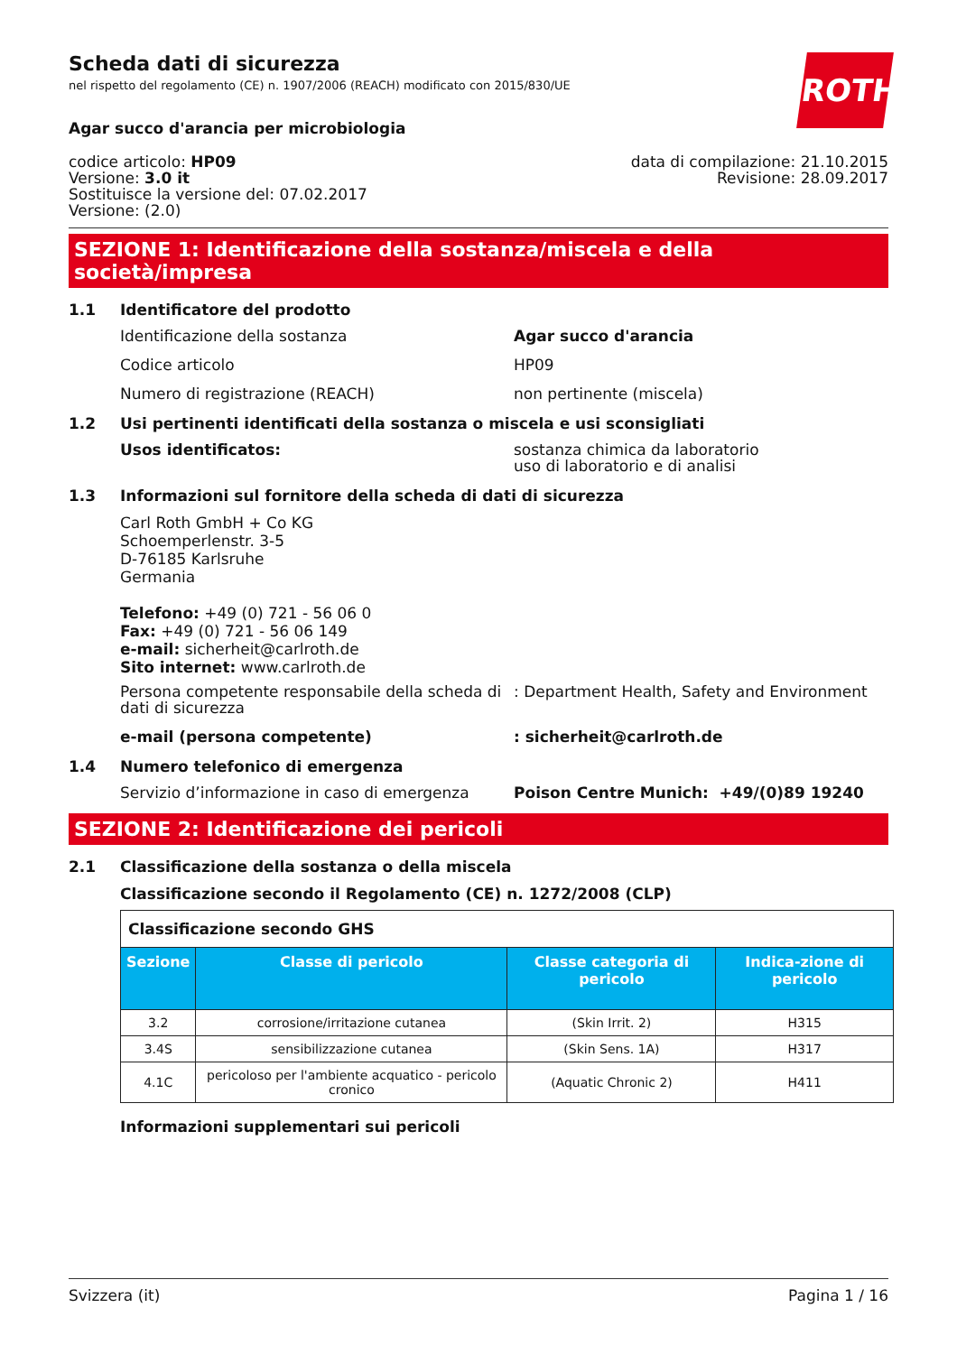ROTH
Scheda dati di sicurezza
nel rispetto del regolamento (CE) n. 1907/2006 (REACH) modificato con 2015/830/UE
Agar succo d'arancia per microbiologia
codice articolo: HP09
Versione: 3.0 it
Sostituisce la versione del: 07.02.2017
Versione: (2.0)
data di compilazione: 21.10.2015
Revisione: 28.09.2017
SEZIONE 1: Identificazione della sostanza/miscela e della società/impresa
1.1 Identificatore del prodotto
Identificazione della sostanza Agar succo d'arancia
Codice articolo HP09
Numero di registrazione (REACH) non pertinente (miscela)
1.2 Usi pertinenti identificati della sostanza o miscela e usi sconsigliati
Usos identificatos: sostanza chimica da laboratorio
uso di laboratorio e di analisi
1.3 Informazioni sul fornitore della scheda di dati di sicurezza
Carl Roth GmbH + Co KG
Schoemperlenstr. 3-5
D-76185 Karlsruhe
Germania
Telefono: +49 (0) 721 - 56 06 0
Fax: +49 (0) 721 - 56 06 149
e-mail: sicherheit@carlroth.de
Sito internet: www.carlroth.de
Persona competente responsabile della scheda di dati di sicurezza
: Department Health, Safety and Environment
e-mail (persona competente) : sicherheit@carlroth.de
1.4 Numero telefonico di emergenza
Servizio d’informazione in caso di emergenza
Poison Centre Munich: +49/(0)89 19240
SEZIONE 2: Identificazione dei pericoli
2.1 Classificazione della sostanza o della miscela
Classificazione secondo il Regolamento (CE) n. 1272/2008 (CLP)
| Classificazione secondo GHS | | | |
| Sezione | Classe di pericolo | Classe categoria di pericolo | Indica-zione di pericolo |
| 3.2 | corrosione/irritazione cutanea | (Skin Irrit. 2) | H315 |
| 3.4S | sensibilizzazione cutanea | (Skin Sens. 1A) | H317 |
| 4.1C | pericoloso per l'ambiente acquatico - pericolo cronico | (Aquatic Chronic 2) | H411 |
Informazioni supplementari sui pericoli
Svizzera (it) Pagina 1 / 16